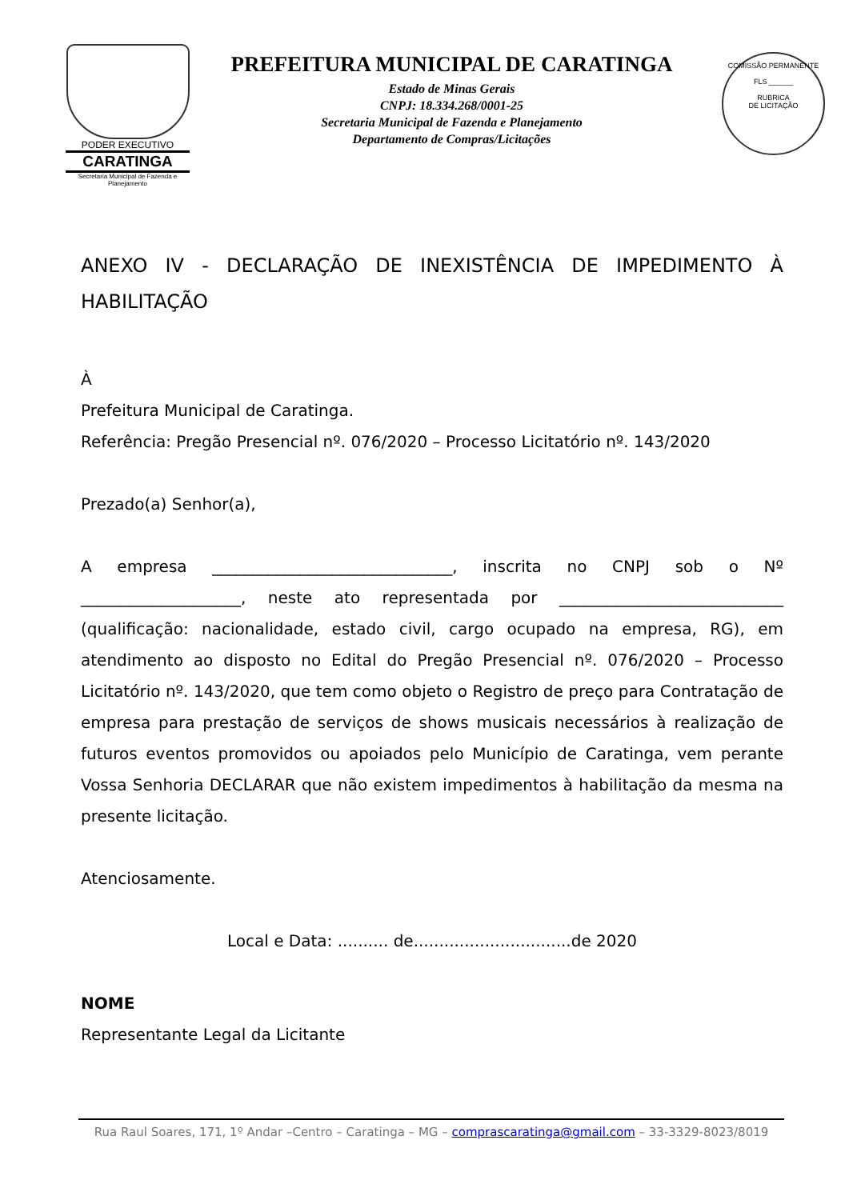PODER EXECUTIVO
CARATINGA
Secretaria Municipal de Fazenda e Planejamento
PREFEITURA MUNICIPAL DE CARATINGA
Estado de Minas Gerais
CNPJ: 18.334.268/0001-25
Secretaria Municipal de Fazenda e Planejamento
Departamento de Compras/Licitações
COMISSÃO PERMANENTE
FLS ______
RUBRICA
DE LICITAÇÃO
ANEXO IV - DECLARAÇÃO DE INEXISTÊNCIA DE IMPEDIMENTO À HABILITAÇÃO
À
Prefeitura Municipal de Caratinga.
Referência: Pregão Presencial nº. 076/2020 – Processo Licitatório nº. 143/2020
Prezado(a) Senhor(a),
A empresa ______________________________, inscrita no CNPJ sob o Nº ____________________, neste ato representada por ____________________________ (qualificação: nacionalidade, estado civil, cargo ocupado na empresa, RG), em atendimento ao disposto no Edital do Pregão Presencial nº. 076/2020 – Processo Licitatório nº. 143/2020, que tem como objeto o Registro de preço para Contratação de empresa para prestação de serviços de shows musicais necessários à realização de futuros eventos promovidos ou apoiados pelo Município de Caratinga, vem perante Vossa Senhoria DECLARAR que não existem impedimentos à habilitação da mesma na presente licitação.
Atenciosamente.
Local e Data: .......... de...............................de 2020
NOME
Representante Legal da Licitante
Rua Raul Soares, 171, 1º Andar –Centro – Caratinga – MG – comprascaratinga@gmail.com – 33-3329-8023/8019